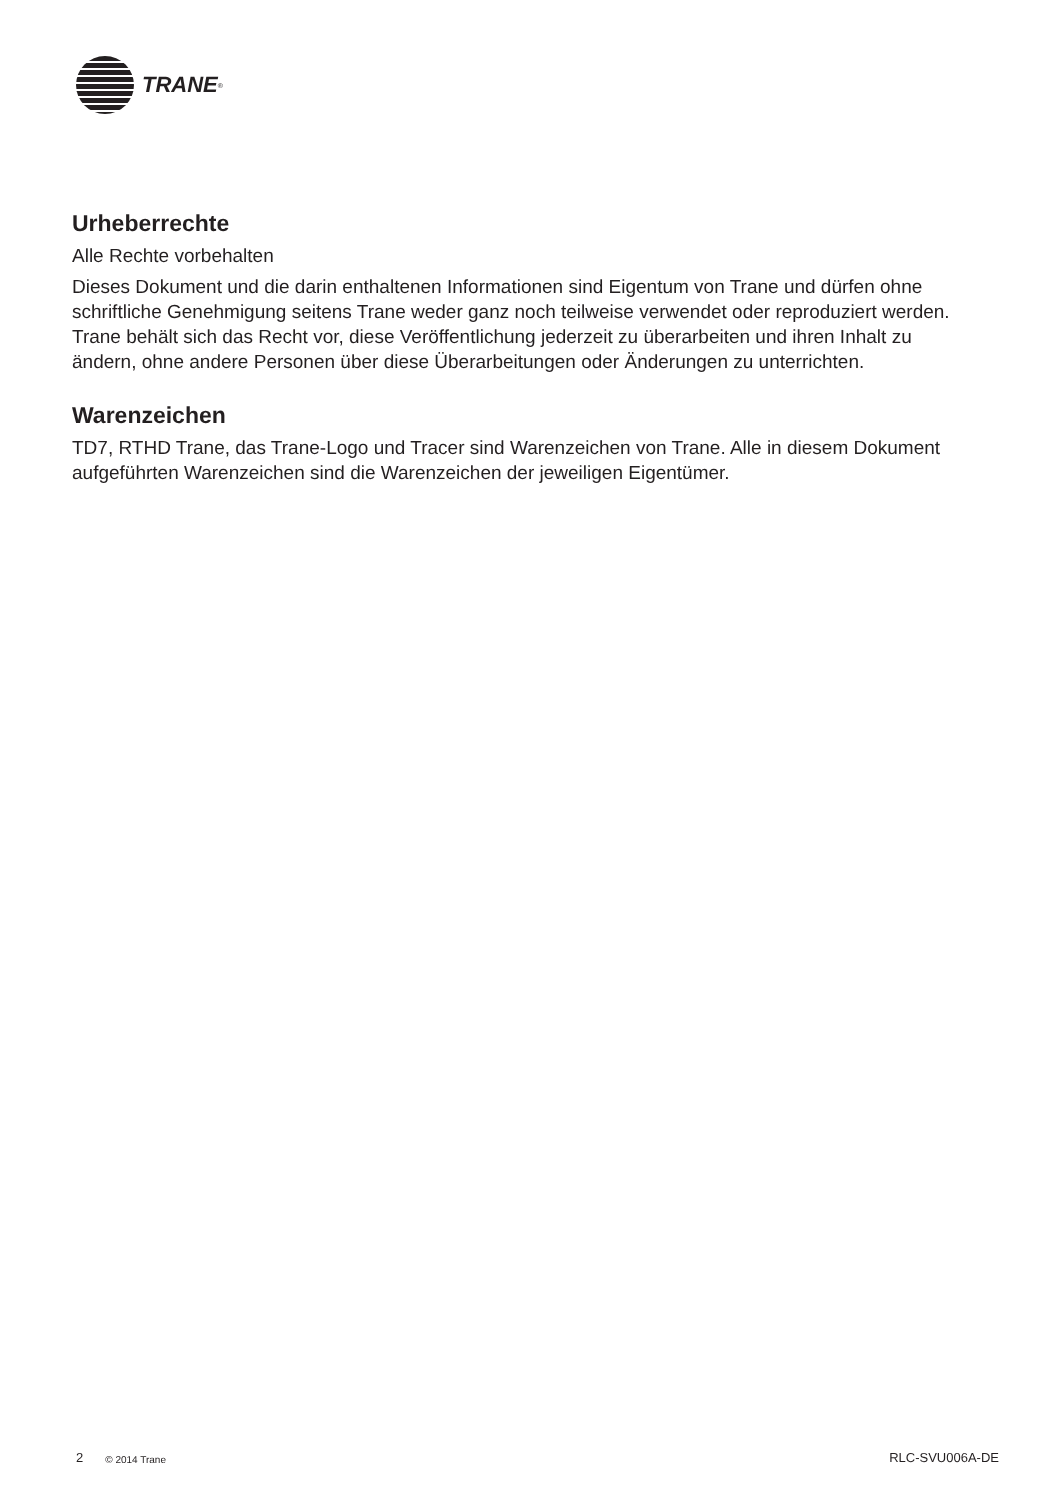TRANE<sup>®</sup>
Urheberrechte
Alle Rechte vorbehalten
Dieses Dokument und die darin enthaltenen Informationen sind Eigentum von Trane und dürfen ohne schriftliche Genehmigung seitens Trane weder ganz noch teilweise verwendet oder reproduziert werden. Trane behält sich das Recht vor, diese Veröffentlichung jederzeit zu überarbeiten und ihren Inhalt zu ändern, ohne andere Personen über diese Überarbeitungen oder Änderungen zu unterrichten.
Warenzeichen
TD7, RTHD Trane, das Trane-Logo und Tracer sind Warenzeichen von Trane. Alle in diesem Dokument aufgeführten Warenzeichen sind die Warenzeichen der jeweiligen Eigentümer.
2 © 2014 Trane RLC-SVU006A-DE